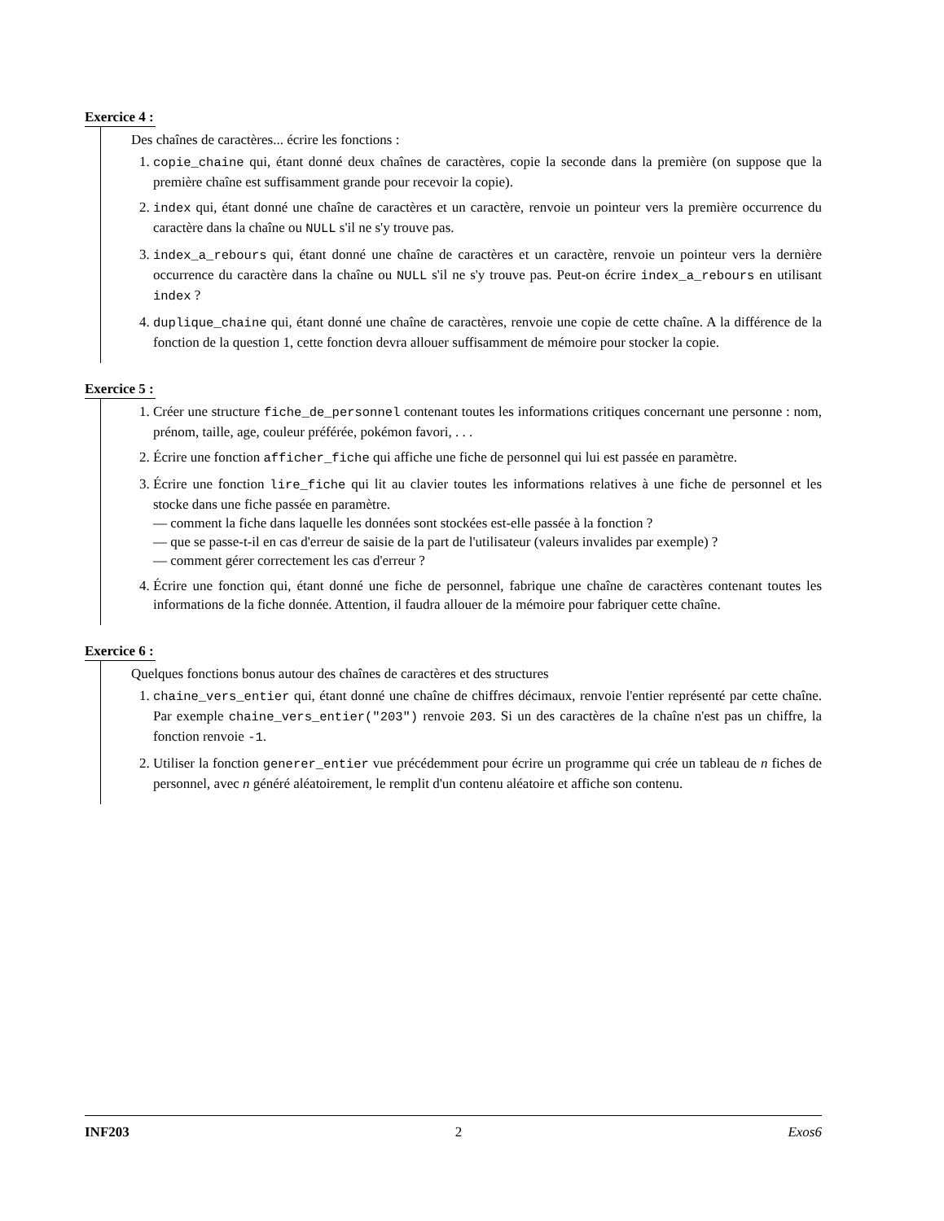Exercice 4 :
Des chaînes de caractères... écrire les fonctions :
1. copie_chaine qui, étant donné deux chaînes de caractères, copie la seconde dans la première (on suppose que la première chaîne est suffisamment grande pour recevoir la copie).
2. index qui, étant donné une chaîne de caractères et un caractère, renvoie un pointeur vers la première occurrence du caractère dans la chaîne ou NULL s'il ne s'y trouve pas.
3. index_a_rebours qui, étant donné une chaîne de caractères et un caractère, renvoie un pointeur vers la dernière occurrence du caractère dans la chaîne ou NULL s'il ne s'y trouve pas. Peut-on écrire index_a_rebours en utilisant index ?
4. duplique_chaine qui, étant donné une chaîne de caractères, renvoie une copie de cette chaîne. A la différence de la fonction de la question 1, cette fonction devra allouer suffisamment de mémoire pour stocker la copie.
Exercice 5 :
1. Créer une structure fiche_de_personnel contenant toutes les informations critiques concernant une personne : nom, prénom, taille, age, couleur préférée, pokémon favori, . . .
2. Écrire une fonction afficher_fiche qui affiche une fiche de personnel qui lui est passée en paramètre.
3. Écrire une fonction lire_fiche qui lit au clavier toutes les informations relatives à une fiche de personnel et les stocke dans une fiche passée en paramètre.
— comment la fiche dans laquelle les données sont stockées est-elle passée à la fonction ?
— que se passe-t-il en cas d'erreur de saisie de la part de l'utilisateur (valeurs invalides par exemple) ?
— comment gérer correctement les cas d'erreur ?
4. Écrire une fonction qui, étant donné une fiche de personnel, fabrique une chaîne de caractères contenant toutes les informations de la fiche donnée. Attention, il faudra allouer de la mémoire pour fabriquer cette chaîne.
Exercice 6 :
Quelques fonctions bonus autour des chaînes de caractères et des structures
1. chaine_vers_entier qui, étant donné une chaîne de chiffres décimaux, renvoie l'entier représenté par cette chaîne. Par exemple chaine_vers_entier("203") renvoie 203. Si un des caractères de la chaîne n'est pas un chiffre, la fonction renvoie -1.
2. Utiliser la fonction generer_entier vue précédemment pour écrire un programme qui crée un tableau de n fiches de personnel, avec n généré aléatoirement, le remplit d'un contenu aléatoire et affiche son contenu.
INF203 2 Exos6